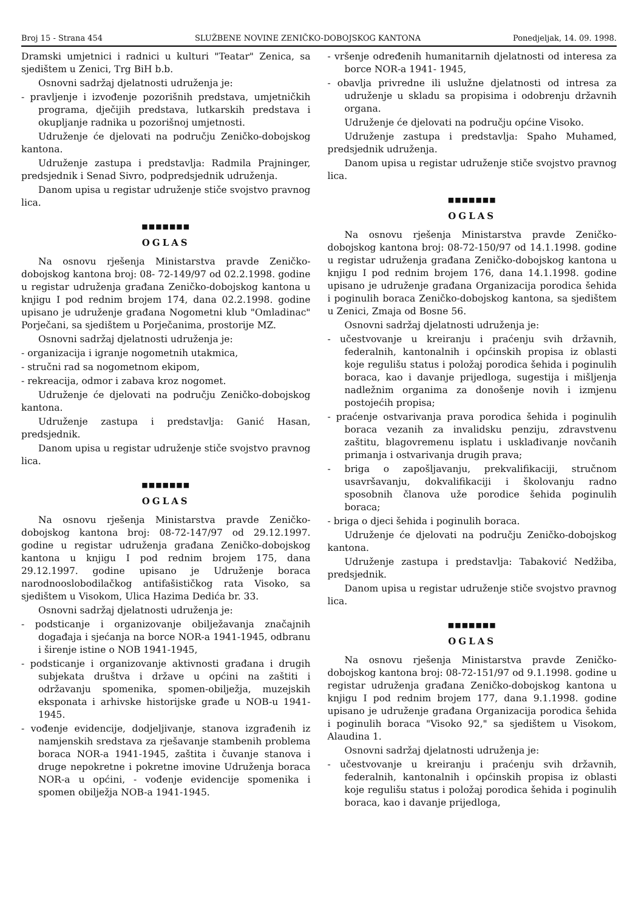Broj 15 - Strana 454 SLUŽBENE NOVINE ZENIČKO-DOBOJSKOG KANTONA Ponedjeljak, 14. 09. 1998.
Dramski umjetnici i radnici u kulturi "Teatar" Zenica, sa sjedištem u Zenici, Trg BiH b.b.
Osnovni sadržaj djelatnosti udruženja je:
- pravljenje i izvođenje pozorišnih predstava, umjetničkih programa, dječijih predstava, lutkarskih predstava i okupljanje radnika u pozorišnoj umjetnosti.
Udruženje će djelovati na području Zeničko-dobojskog kantona.
Udruženje zastupa i predstavlja: Radmila Prajninger, predsjednik i Senad Sivro, podpredsjednik udruženja.
Danom upisa u registar udruženje stiče svojstvo pravnog lica.
■■■■■■■
OGLAS
Na osnovu rješenja Ministarstva pravde Zeničko-dobojskog kantona broj: 08- 72-149/97 od 02.2.1998. godine u registar udruženja građana Zeničko-dobojskog kantona u knjigu I pod rednim brojem 174, dana 02.2.1998. godine upisano je udruženje građana Nogometni klub "Omladinac" Porječani, sa sjedištem u Porječanima, prostorije MZ.
Osnovni sadržaj djelatnosti udruženja je:
- organizacija i igranje nogometnih utakmica,
- stručni rad sa nogometnom ekipom,
- rekreacija, odmor i zabava kroz nogomet.
Udruženje će djelovati na području Zeničko-dobojskog kantona.
Udruženje zastupa i predstavlja: Ganić Hasan, predsjednik.
Danom upisa u registar udruženje stiče svojstvo pravnog lica.
■■■■■■■
OGLAS
Na osnovu rješenja Ministarstva pravde Zeničko-dobojskog kantona broj: 08-72-147/97 od 29.12.1997. godine u registar udruženja građana Zeničko-dobojskog kantona u knjigu I pod rednim brojem 175, dana 29.12.1997. godine upisano je Udruženje boraca narodnooslobodilačkog antifašističkog rata Visoko, sa sjedištem u Visokom, Ulica Hazima Dedića br. 33.
Osnovni sadržaj djelatnosti udruženja je:
- podsticanje i organizovanje obilježavanja značajnih događaja i sjećanja na borce NOR-a 1941-1945, odbranu i širenje istine o NOB 1941-1945,
- podsticanje i organizovanje aktivnosti građana i drugih subjekata društva i države u općini na zaštiti i održavanju spomenika, spomen-obilježja, muzejskih eksponata i arhivske historijske građe u NOB-u 1941-1945.
- vođenje evidencije, dodjeljivanje, stanova izgrađenih iz namjenskih sredstava za rješavanje stambenih problema boraca NOR-a 1941-1945, zaštita i čuvanje stanova i druge nepokretne i pokretne imovine Udruženja boraca NOR-a u općini, - vođenje evidencije spomenika i spomen obilježja NOB-a 1941-1945.
- vršenje određenih humanitarnih djelatnosti od interesa za borce NOR-a 1941- 1945,
- obavlja privredne ili uslužne djelatnosti od intresa za udruženje u skladu sa propisima i odobrenju državnih organa.
Udruženje će djelovati na području općine Visoko.
Udruženje zastupa i predstavlja: Spaho Muhamed, predsjednik udruženja.
Danom upisa u registar udruženje stiče svojstvo pravnog lica.
■■■■■■■
OGLAS
Na osnovu rješenja Ministarstva pravde Zeničko-dobojskog kantona broj: 08-72-150/97 od 14.1.1998. godine u registar udruženja građana Zeničko-dobojskog kantona u knjigu I pod rednim brojem 176, dana 14.1.1998. godine upisano je udruženje građana Organizacija porodica šehida i poginulih boraca Zeničko-dobojskog kantona, sa sjedištem u Zenici, Zmaja od Bosne 56.
Osnovni sadržaj djelatnosti udruženja je:
- učestvovanje u kreiranju i praćenju svih državnih, federalnih, kantonalnih i općinskih propisa iz oblasti koje regulišu status i položaj porodica šehida i poginulih boraca, kao i davanje prijedloga, sugestija i mišljenja nadležnim organima za donošenje novih i izmjenu postojećih propisa;
- praćenje ostvarivanja prava porodica šehida i poginulih boraca vezanih za invalidsku penziju, zdravstvenu zaštitu, blagovremenu isplatu i usklađivanje novčanih primanja i ostvarivanja drugih prava;
- briga o zapošljavanju, prekvalifikaciji, stručnom usavršavanju, dokvalifikaciji i školovanju radno sposobnih članova uže porodice šehida poginulih boraca;
- briga o djeci šehida i poginulih boraca.
Udruženje će djelovati na području Zeničko-dobojskog kantona.
Udruženje zastupa i predstavlja: Tabaković Nedžiba, predsjednik.
Danom upisa u registar udruženje stiče svojstvo pravnog lica.
■■■■■■■
OGLAS
Na osnovu rješenja Ministarstva pravde Zeničko-dobojskog kantona broj: 08-72-151/97 od 9.1.1998. godine u registar udruženja građana Zeničko-dobojskog kantona u knjigu I pod rednim brojem 177, dana 9.1.1998. godine upisano je udruženje građana Organizacija porodica šehida i poginulih boraca "Visoko 92," sa sjedištem u Visokom, Alaudina 1.
Osnovni sadržaj djelatnosti udruženja je:
- učestvovanje u kreiranju i praćenju svih državnih, federalnih, kantonalnih i općinskih propisa iz oblasti koje regulišu status i položaj porodica šehida i poginulih boraca, kao i davanje prijedloga,